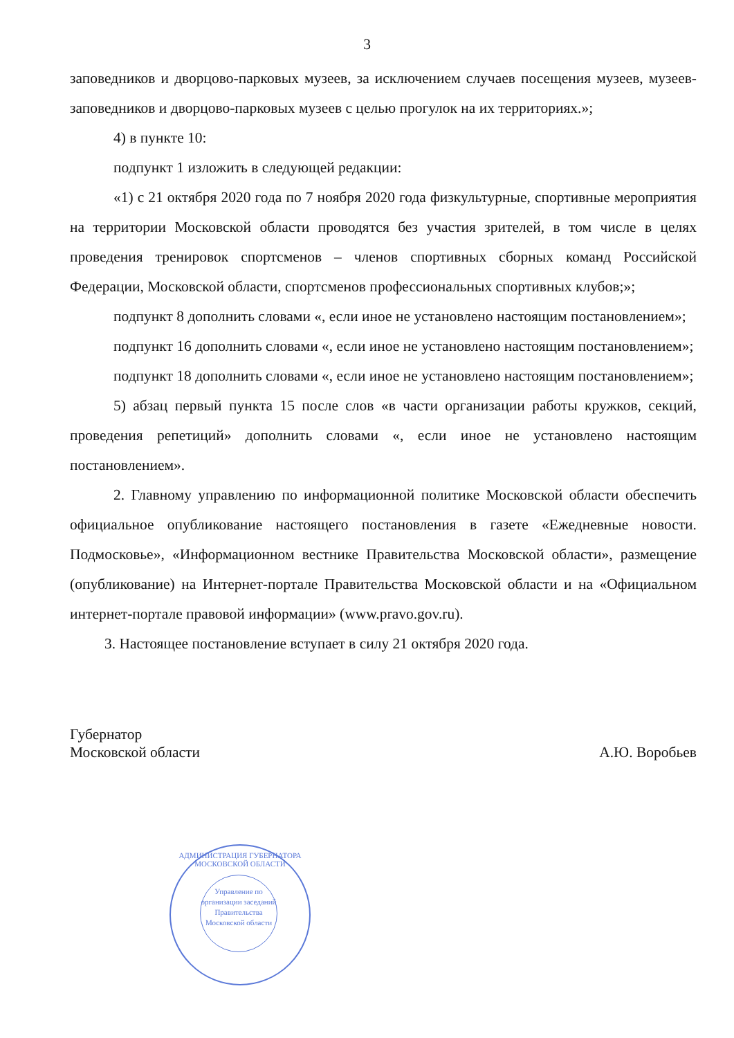3
заповедников и дворцово-парковых музеев, за исключением случаев посещения музеев, музеев-заповедников и дворцово-парковых музеев с целью прогулок на их территориях.»;
4) в пункте 10:
подпункт 1 изложить в следующей редакции:
«1) с 21 октября 2020 года по 7 ноября 2020 года физкультурные, спортивные мероприятия на территории Московской области проводятся без участия зрителей, в том числе в целях проведения тренировок спортсменов – членов спортивных сборных команд Российской Федерации, Московской области, спортсменов профессиональных спортивных клубов;»;
подпункт 8 дополнить словами «, если иное не установлено настоящим постановлением»;
подпункт 16 дополнить словами «, если иное не установлено настоящим постановлением»;
подпункт 18 дополнить словами «, если иное не установлено настоящим постановлением»;
5) абзац первый пункта 15 после слов «в части организации работы кружков, секций, проведения репетиций» дополнить словами «, если иное не установлено настоящим постановлением».
2. Главному управлению по информационной политике Московской области обеспечить официальное опубликование настоящего постановления в газете «Ежедневные новости. Подмосковье», «Информационном вестнике Правительства Московской области», размещение (опубликование) на Интернет-портале Правительства Московской области и на «Официальном интернет-портале правовой информации» (www.pravo.gov.ru).
3. Настоящее постановление вступает в силу 21 октября 2020 года.
Губернатор
Московской области
А.Ю. Воробьев
АДМИНИСТРАЦИЯ ГУБЕРНАТОРА МОСКОВСКОЙ ОБЛАСТИ
Управление по организации заседаний Правительства Московской области